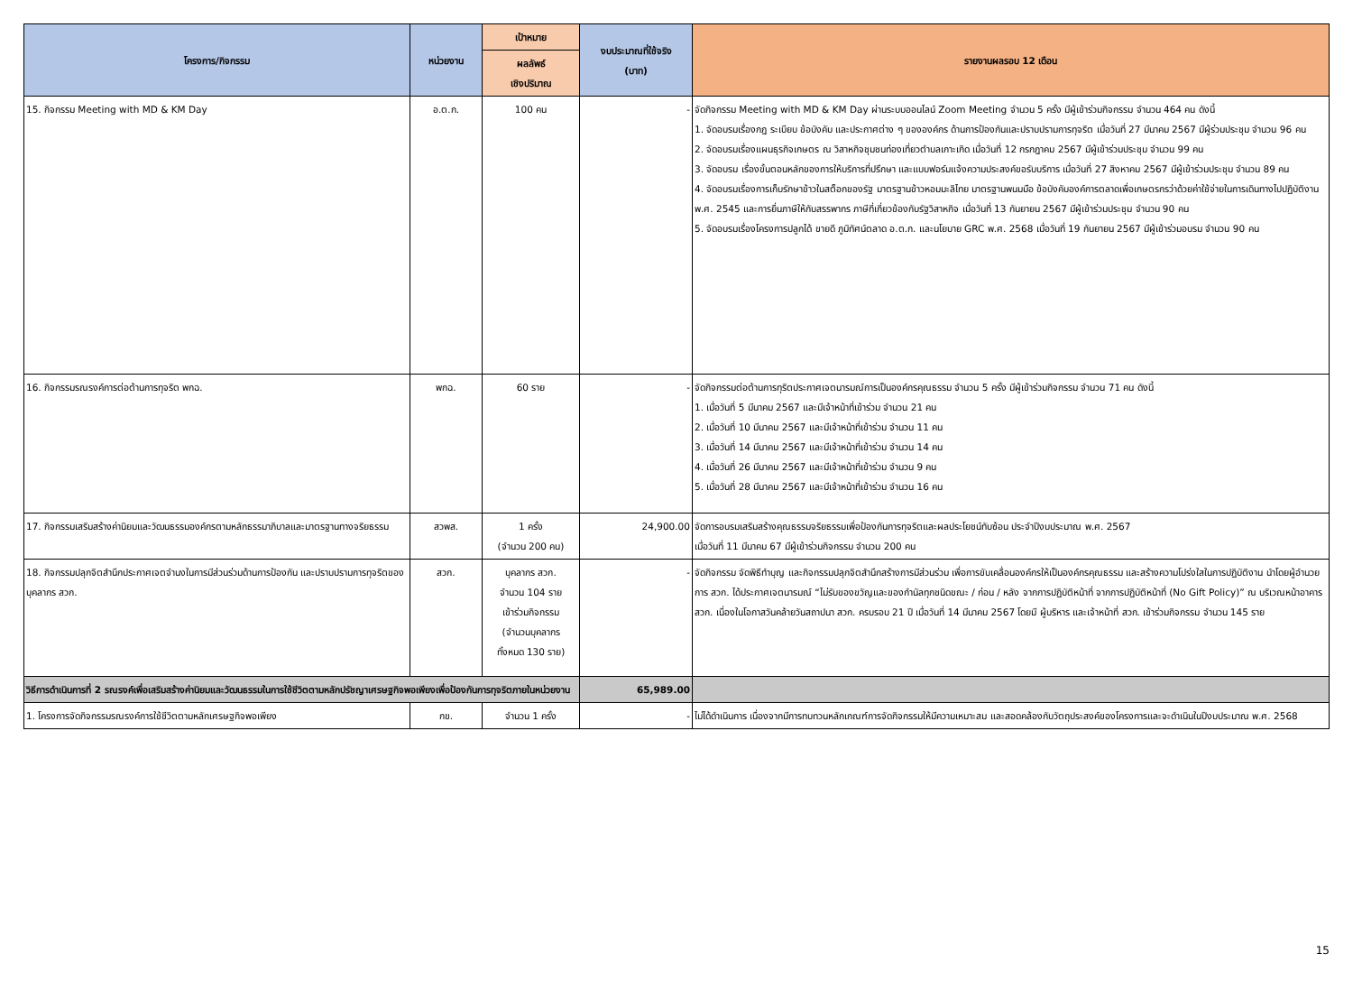| โครงการ/กิจกรรม | หน่วยงาน | เป้าหมาย | งบประมาณที่ใช้จริง (บาท) | รายงานผลรอบ 12 เดือน |
| --- | --- | --- | --- | --- |
| | | ผลลัพธ์ เชิงปริมาณ | | |
| 15. กิจกรรม Meeting with MD & KM Day | อ.ต.ก. | 100 คน | - | จัดกิจกรรม Meeting with MD & KM Day ผ่านระบบออนไลน์ Zoom Meeting จำนวน 5 ครั้ง มีผู้เข้าร่วมกิจกรรม จำนวน 464 คน ดังนี้ 1. จัดอบรมเรื่องกฎ ระเบียบ ข้อบังคับ และประกาศต่าง ๆ ขององค์กร ด้านการป้องกันและปราบปรามการทุจริต เมื่อวันที่ 27 มีนาคม 2567 มีผู้ร่วมประชุม จำนวน 96 คน 2. จัดอบรมเรื่องแผนธุรกิจเกษตร ณ วิสาหกิจชุมชนท่องเที่ยวตำบลเกาะเกิด เมื่อวันที่ 12 กรกฎาคม 2567 มีผู้เข้าร่วมประชุม จำนวน 99 คน 3. จัดอบรม เรื่องขั้นตอนหลักของการให้บริการที่ปรึกษา และแบบฟอร์มแจ้งความประสงค์ขอรับบริการ เมื่อวันที่ 27 สิงหาคม 2567 มีผู้เข้าร่วมประชุม จำนวน 89 คน 4. จัดอบรมเรื่องการเก็บรักษาข้าวในสต็อกของรัฐ มาตรฐานข้าวหอมมะลิไทย มาตรฐานพนมมือ ข้อบังคับองค์การตลาดเพื่อเกษตรกรว่าด้วยค่าใช้จ่ายในการเดินทางไปปฏิบัติงาน พ.ศ. 2545 และการยื่นภาษีให้กับสรรพากร ภาษีที่เกี่ยวข้องกับรัฐวิสาหกิจ เมื่อวันที่ 13 กันยายน 2567 มีผู้เข้าร่วมประชุม จำนวน 90 คน 5. จัดอบรมเรื่องโครงการปลูกได้ ขายดี ภูมิทัศน์ตลาด อ.ต.ก. และนโยบาย GRC พ.ศ. 2568 เมื่อวันที่ 19 กันยายน 2567 มีผู้เข้าร่วมอบรม จำนวน 90 คน |
| 16. กิจกรรมรณรงค์การต่อต้านการทุจริต พกฉ. | พกฉ. | 60 ราย | - | จัดกิจกรรมต่อต้านการทุริตประกาศเจตนารมณ์การเป็นองค์กรคุณธรรม จำนวน 5 ครั้ง มีผู้เข้าร่วมกิจกรรม จำนวน 71 คน ดังนี้ 1. เมื่อวันที่ 5 มีนาคม 2567 และมีเจ้าหน้าที่เข้าร่วม จำนวน 21 คน 2. เมื่อวันที่ 10 มีนาคม 2567 และมีเจ้าหน้าที่เข้าร่วม จำนวน 11 คน 3. เมื่อวันที่ 14 มีนาคม 2567 และมีเจ้าหน้าที่เข้าร่วม จำนวน 14 คน 4. เมื่อวันที่ 26 มีนาคม 2567 และมีเจ้าหน้าที่เข้าร่วม จำนวน 9 คน 5. เมื่อวันที่ 28 มีนาคม 2567 และมีเจ้าหน้าที่เข้าร่วม จำนวน 16 คน |
| 17. กิจกรรมเสริมสร้างค่านิยมและวัฒนธรรมองค์กรตามหลักธรรมาภิบาลและมาตรฐานทางจริยธรรม | สวพส. | 1 ครั้ง (จำนวน 200 คน) | 24,900.00 | จัดการอบรมเสริมสร้างคุณธรรมจริยธรรมเพื่อป้องกันการทุจริตและผลประโยชน์ทับซ้อน ประจำปีงบประมาณ พ.ศ. 2567 เมื่อวันที่ 11 มีนาคม 67 มีผู้เข้าร่วมกิจกรรม จำนวน 200 คน |
| 18. กิจกรรมปลุกจิตสำนึกประกาศเจตจำนงในการมีส่วนร่วมด้านการป้องกัน และปราบปรามการทุจริตของบุคลากร สวก. | สวก. | บุคลากร สวก. จำนวน 104 ราย เข้าร่วมกิจกรรม (จำนวนบุคลากร ทั้งหมด 130 ราย) | - | จัดกิจกรรม จัดพิธีทำบุญ และกิจกรรมปลุกจิตสำนึกสร้างการมีส่วนร่วม เพื่อการขับเคลื่อนองค์กรให้เป็นองค์กรคุณธรรม และสร้างความโปร่งใสในการปฏิบัติงาน นำโดยผู้อำนวยการ สวก. ได้ประกาศเจตนารมณ์ “ไม่รับของขวัญและของกำนัลทุกชนิดขณะ / ก่อน / หลัง จากการปฏิบัติหน้าที่ จากการปฏิบัติหน้าที่ (No Gift Policy)” ณ บริเวณหน้าอาคาร สวก. เนื่องในโอกาสวันคล้ายวันสถาปนา สวก. ครบรอบ 21 ปี เมื่อวันที่ 14 มีนาคม 2567 โดยมี ผู้บริหาร และเจ้าหน้าที่ สวก. เข้าร่วมกิจกรรม จำนวน 145 ราย |
| วิธีการดำเนินการที่ 2 รณรงค์เพื่อเสริมสร้างค่านิยมและวัฒนธรรมในการใช้ชีวิตตามหลักปรัชญาเศรษฐกิจพอเพียงเพื่อป้องกันการทุจริตภายในหน่วยงาน | | | 65,989.00 | |
| 1. โครงการจัดกิจกรรมรณรงค์การใช้ชีวิตตามหลักเศรษฐกิจพอเพียง | กข. | จำนวน 1 ครั้ง | - | ไม่ได้ดำเนินการ เนื่องจากมีการทบทวนหลักเกณฑ์การจัดกิจกรรมให้มีความเหมาะสม และสอดคล้องกับวัตถุประสงค์ของโครงการและจะดำเนินในปีงบประมาณ พ.ศ. 2568 |
15